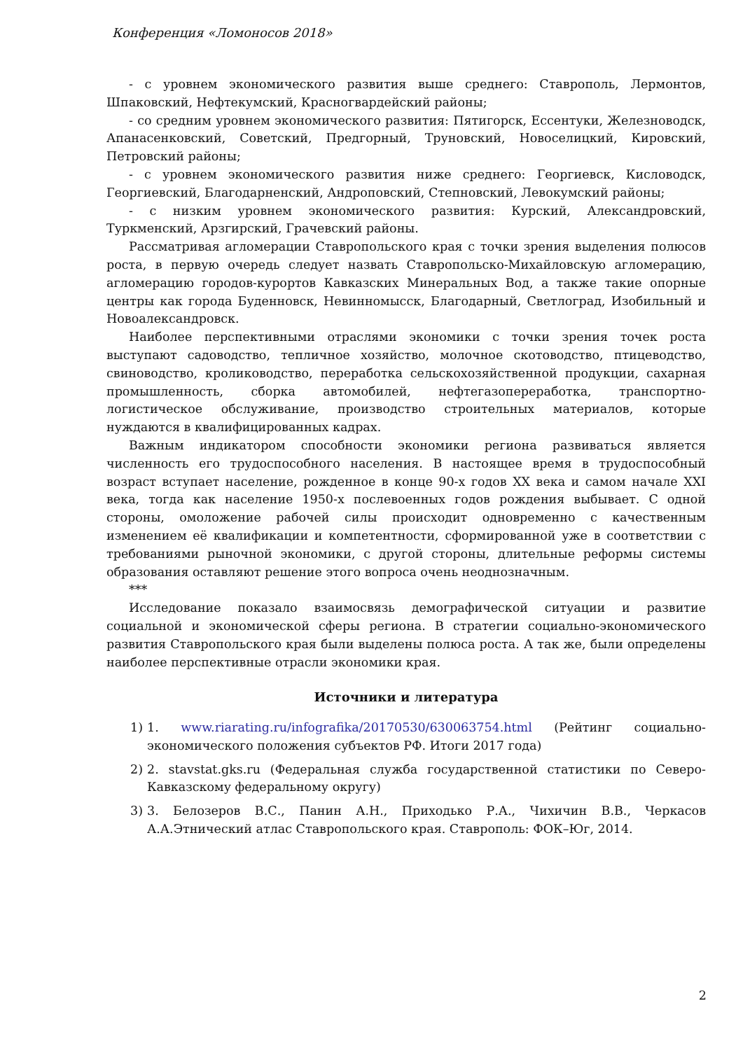Конференция «Ломоносов 2018»
- с уровнем экономического развития выше среднего: Ставрополь, Лермонтов, Шпаковский, Нефтекумский, Красногвардейский районы;
- со средним уровнем экономического развития: Пятигорск, Ессентуки, Железноводск, Апанасенковский, Советский, Предгорный, Труновский, Новоселицкий, Кировский, Петровский районы;
- с уровнем экономического развития ниже среднего: Георгиевск, Кисловодск, Георгиевский, Благодарненский, Андроповский, Степновский, Левокумский районы;
- с низким уровнем экономического развития: Курский, Александровский, Туркменский, Арзгирский, Грачевский районы.
Рассматривая агломерации Ставропольского края с точки зрения выделения полюсов роста, в первую очередь следует назвать Ставропольско-Михайловскую агломерацию, агломерацию городов-курортов Кавказских Минеральных Вод, а также такие опорные центры как города Буденновск, Невинномысск, Благодарный, Светлоград, Изобильный и Новоалександровск.
Наиболее перспективными отраслями экономики с точки зрения точек роста выступают садоводство, тепличное хозяйство, молочное скотоводство, птицеводство, свиноводство, кролиководство, переработка сельскохозяйственной продукции, сахарная промышленность, сборка автомобилей, нефтегазопереработка, транспортно-логистическое обслуживание, производство строительных материалов, которые нуждаются в квалифицированных кадрах.
Важным индикатором способности экономики региона развиваться является численность его трудоспособного населения. В настоящее время в трудоспособный возраст вступает население, рожденное в конце 90-х годов XX века и самом начале XXI века, тогда как население 1950-х послевоенных годов рождения выбывает. С одной стороны, омоложение рабочей силы происходит одновременно с качественным изменением её квалификации и компетентности, сформированной уже в соответствии с требованиями рыночной экономики, с другой стороны, длительные реформы системы образования оставляют решение этого вопроса очень неоднозначным.
***
Исследование показало взаимосвязь демографической ситуации и развитие социальной и экономической сферы региона. В стратегии социально-экономического развития Ставропольского края были выделены полюса роста. А так же, были определены наиболее перспективные отрасли экономики края.
Источники и литература
1) 1. www.riarating.ru/infografika/20170530/630063754.html (Рейтинг социально-экономического положения субъектов РФ. Итоги 2017 года)
2) 2. stavstat.gks.ru (Федеральная служба государственной статистики по Северо-Кавказскому федеральному округу)
3) 3. Белозеров В.С., Панин А.Н., Приходько Р.А., Чихичин В.В., Черкасов А.А.Этнический атлас Ставропольского края. Ставрополь: ФОК–Юг, 2014.
2